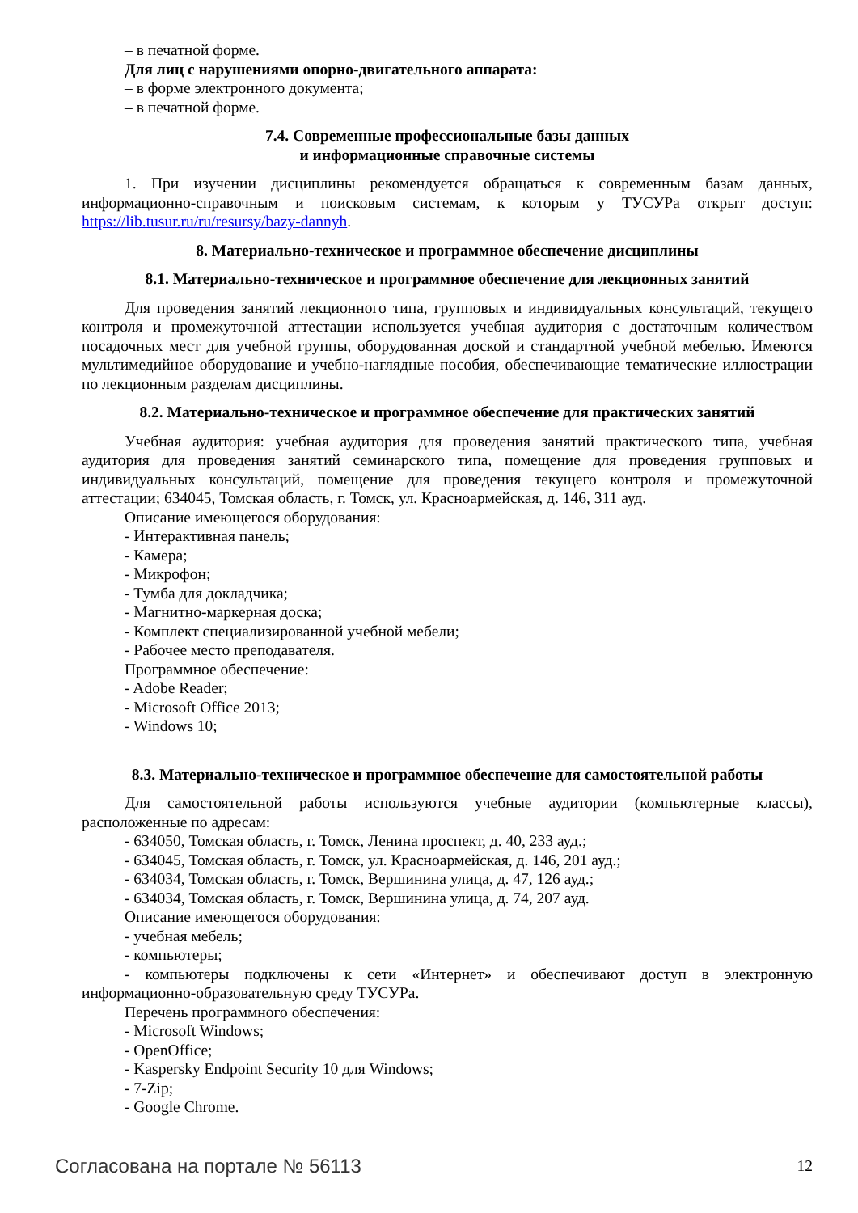– в печатной форме.
Для лиц с нарушениями опорно-двигательного аппарата:
– в форме электронного документа;
– в печатной форме.
7.4. Современные профессиональные базы данных
и информационные справочные системы
1. При изучении дисциплины рекомендуется обращаться к современным базам данных, информационно-справочным и поисковым системам, к которым у ТУСУРа открыт доступ: https://lib.tusur.ru/ru/resursy/bazy-dannyh.
8. Материально-техническое и программное обеспечение дисциплины
8.1. Материально-техническое и программное обеспечение для лекционных занятий
Для проведения занятий лекционного типа, групповых и индивидуальных консультаций, текущего контроля и промежуточной аттестации используется учебная аудитория с достаточным количеством посадочных мест для учебной группы, оборудованная доской и стандартной учебной мебелью. Имеются мультимедийное оборудование и учебно-наглядные пособия, обеспечивающие тематические иллюстрации по лекционным разделам дисциплины.
8.2. Материально-техническое и программное обеспечение для практических занятий
Учебная аудитория: учебная аудитория для проведения занятий практического типа, учебная аудитория для проведения занятий семинарского типа, помещение для проведения групповых и индивидуальных консультаций, помещение для проведения текущего контроля и промежуточной аттестации; 634045, Томская область, г. Томск, ул. Красноармейская, д. 146, 311 ауд.
Описание имеющегося оборудования:
- Интерактивная панель;
- Камера;
- Микрофон;
- Тумба для докладчика;
- Магнитно-маркерная доска;
- Комплект специализированной учебной мебели;
- Рабочее место преподавателя.
Программное обеспечение:
- Adobe Reader;
- Microsoft Office 2013;
- Windows 10;
8.3. Материально-техническое и программное обеспечение для самостоятельной работы
Для самостоятельной работы используются учебные аудитории (компьютерные классы), расположенные по адресам:
- 634050, Томская область, г. Томск, Ленина проспект, д. 40, 233 ауд.;
- 634045, Томская область, г. Томск, ул. Красноармейская, д. 146, 201 ауд.;
- 634034, Томская область, г. Томск, Вершинина улица, д. 47, 126 ауд.;
- 634034, Томская область, г. Томск, Вершинина улица, д. 74, 207 ауд.
Описание имеющегося оборудования:
- учебная мебель;
- компьютеры;
- компьютеры подключены к сети «Интернет» и обеспечивают доступ в электронную информационно-образовательную среду ТУСУРа.
Перечень программного обеспечения:
- Microsoft Windows;
- OpenOffice;
- Kaspersky Endpoint Security 10 для Windows;
- 7-Zip;
- Google Chrome.
Согласована на портале № 56113 12